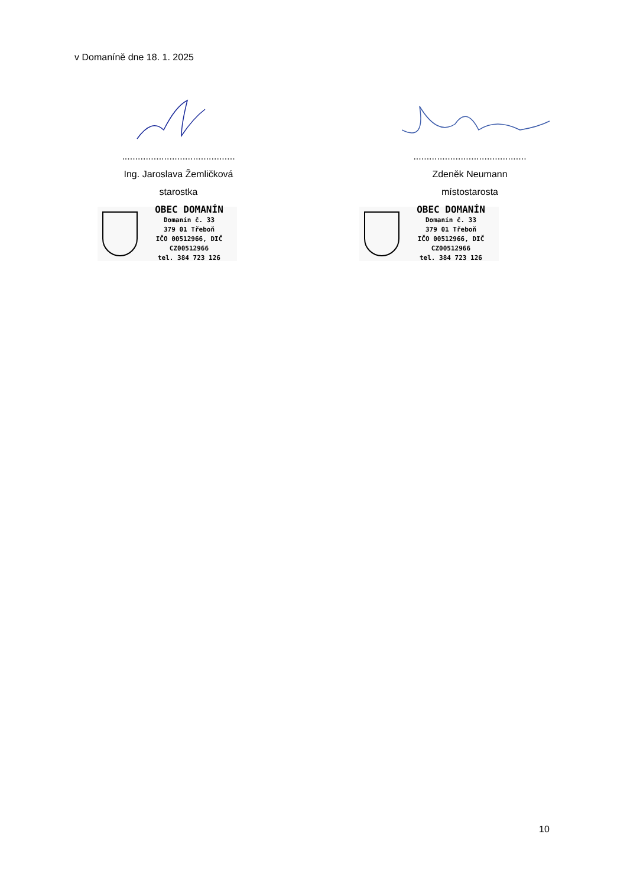v Domaníně dne 18. 1. 2025
...........................................
Ing. Jaroslava Žemličková
starostka
OBEC DOMANÍN
Domanín č. 33
379 01 Třeboň
IČO 00512966, DIČ CZ00512966
tel. 384 723 126
...........................................
Zdeněk Neumann
místostarosta
OBEC DOMANÍN
Domanín č. 33
379 01 Třeboň
IČO 00512966, DIČ CZ00512966
tel. 384 723 126
10